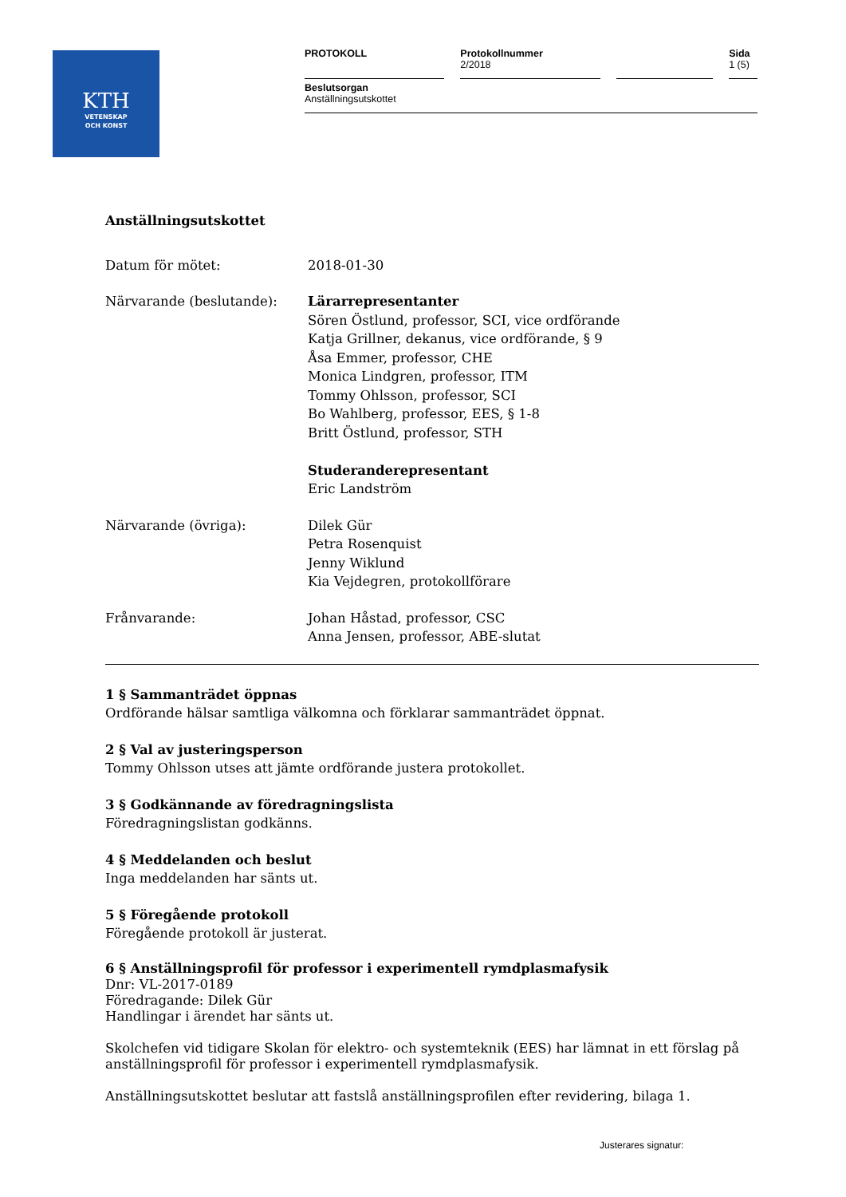KTH
VETENSKAP
OCH KONST
PROTOKOLL Protokollnummer
2/2018
Sida
1 (5)
Beslutsorgan
Anställningsutskottet
Anställningsutskottet
Datum för mötet: 2018-01-30
Närvarande (beslutande): Lärarrepresentanter
Sören Östlund, professor, SCI, vice ordförande
Katja Grillner, dekanus, vice ordförande, § 9
Åsa Emmer, professor, CHE
Monica Lindgren, professor, ITM
Tommy Ohlsson, professor, SCI
Bo Wahlberg, professor, EES, § 1-8
Britt Östlund, professor, STH
Studeranderepresentant
Eric Landström
Närvarande (övriga): Dilek Gür
Petra Rosenquist
Jenny Wiklund
Kia Vejdegren, protokollförare
Frånvarande: Johan Håstad, professor, CSC
Anna Jensen, professor, ABE-slutat
1 § Sammanträdet öppnas
Ordförande hälsar samtliga välkomna och förklarar sammanträdet öppnat.
2 § Val av justeringsperson
Tommy Ohlsson utses att jämte ordförande justera protokollet.
3 § Godkännande av föredragningslista
Föredragningslistan godkänns.
4 § Meddelanden och beslut
Inga meddelanden har sänts ut.
5 § Föregående protokoll
Föregående protokoll är justerat.
6 § Anställningsprofil för professor i experimentell rymdplasmafysik
Dnr: VL-2017-0189
Föredragande: Dilek Gür
Handlingar i ärendet har sänts ut.
Skolchefen vid tidigare Skolan för elektro- och systemteknik (EES) har lämnat in ett förslag på anställningsprofil för professor i experimentell rymdplasmafysik.
Anställningsutskottet beslutar att fastslå anställningsprofilen efter revidering, bilaga 1.
Justerares signatur: